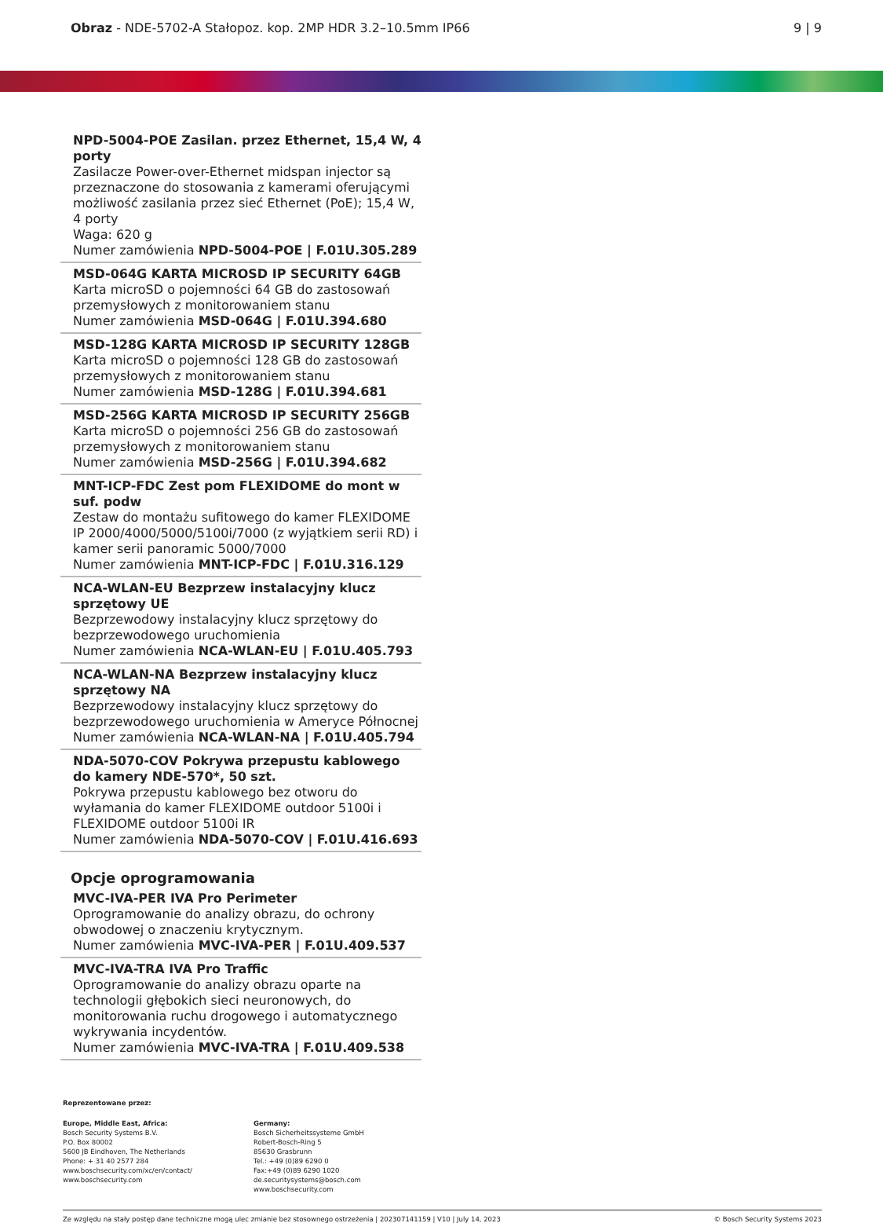Obraz - NDE-5702-A Stałopoz. kop. 2MP HDR 3.2–10.5mm IP66
9 | 9
NPD-5004-POE Zasilan. przez Ethernet, 15,4 W, 4 porty
Zasilacze Power-over-Ethernet midspan injector są przeznaczone do stosowania z kamerami oferującymi możliwość zasilania przez sieć Ethernet (PoE); 15,4 W, 4 porty
Waga: 620 g
Numer zamówienia NPD-5004-POE | F.01U.305.289
MSD-064G KARTA MICROSD IP SECURITY 64GB
Karta microSD o pojemności 64 GB do zastosowań przemysłowych z monitorowaniem stanu
Numer zamówienia MSD-064G | F.01U.394.680
MSD-128G KARTA MICROSD IP SECURITY 128GB
Karta microSD o pojemności 128 GB do zastosowań przemysłowych z monitorowaniem stanu
Numer zamówienia MSD-128G | F.01U.394.681
MSD-256G KARTA MICROSD IP SECURITY 256GB
Karta microSD o pojemności 256 GB do zastosowań przemysłowych z monitorowaniem stanu
Numer zamówienia MSD-256G | F.01U.394.682
MNT-ICP-FDC Zest pom FLEXIDOME do mont w suf. podw
Zestaw do montażu sufitowego do kamer FLEXIDOME IP 2000/4000/5000/5100i/7000 (z wyjątkiem serii RD) i kamer serii panoramic 5000/7000
Numer zamówienia MNT-ICP-FDC | F.01U.316.129
NCA-WLAN-EU Bezprzew instalacyjny klucz sprzętowy UE
Bezprzewodowy instalacyjny klucz sprzętowy do bezprzewodowego uruchomienia
Numer zamówienia NCA-WLAN-EU | F.01U.405.793
NCA-WLAN-NA Bezprzew instalacyjny klucz sprzętowy NA
Bezprzewodowy instalacyjny klucz sprzętowy do bezprzewodowego uruchomienia w Ameryce Północnej
Numer zamówienia NCA-WLAN-NA | F.01U.405.794
NDA-5070-COV Pokrywa przepustu kablowego do kamery NDE-570*, 50 szt.
Pokrywa przepustu kablowego bez otworu do wyłamania do kamer FLEXIDOME outdoor 5100i i FLEXIDOME outdoor 5100i IR
Numer zamówienia NDA-5070-COV | F.01U.416.693
Opcje oprogramowania
MVC-IVA-PER IVA Pro Perimeter
Oprogramowanie do analizy obrazu, do ochrony obwodowej o znaczeniu krytycznym.
Numer zamówienia MVC-IVA-PER | F.01U.409.537
MVC-IVA-TRA IVA Pro Traffic
Oprogramowanie do analizy obrazu oparte na technologii głębokich sieci neuronowych, do monitorowania ruchu drogowego i automatycznego wykrywania incydentów.
Numer zamówienia MVC-IVA-TRA | F.01U.409.538
Reprezentowane przez:
Europe, Middle East, Africa:
Bosch Security Systems B.V.
P.O. Box 80002
5600 JB Eindhoven, The Netherlands
Phone: + 31 40 2577 284
www.boschsecurity.com/xc/en/contact/
www.boschsecurity.com
Germany:
Bosch Sicherheitssysteme GmbH
Robert-Bosch-Ring 5
85630 Grasbrunn
Tel.: +49 (0)89 6290 0
Fax:+49 (0)89 6290 1020
de.securitysystems@bosch.com
www.boschsecurity.com
Ze względu na stały postęp dane techniczne mogą ulec zmianie bez stosownego ostrzeżenia | 202307141159 | V10 | July 14, 2023 © Bosch Security Systems 2023